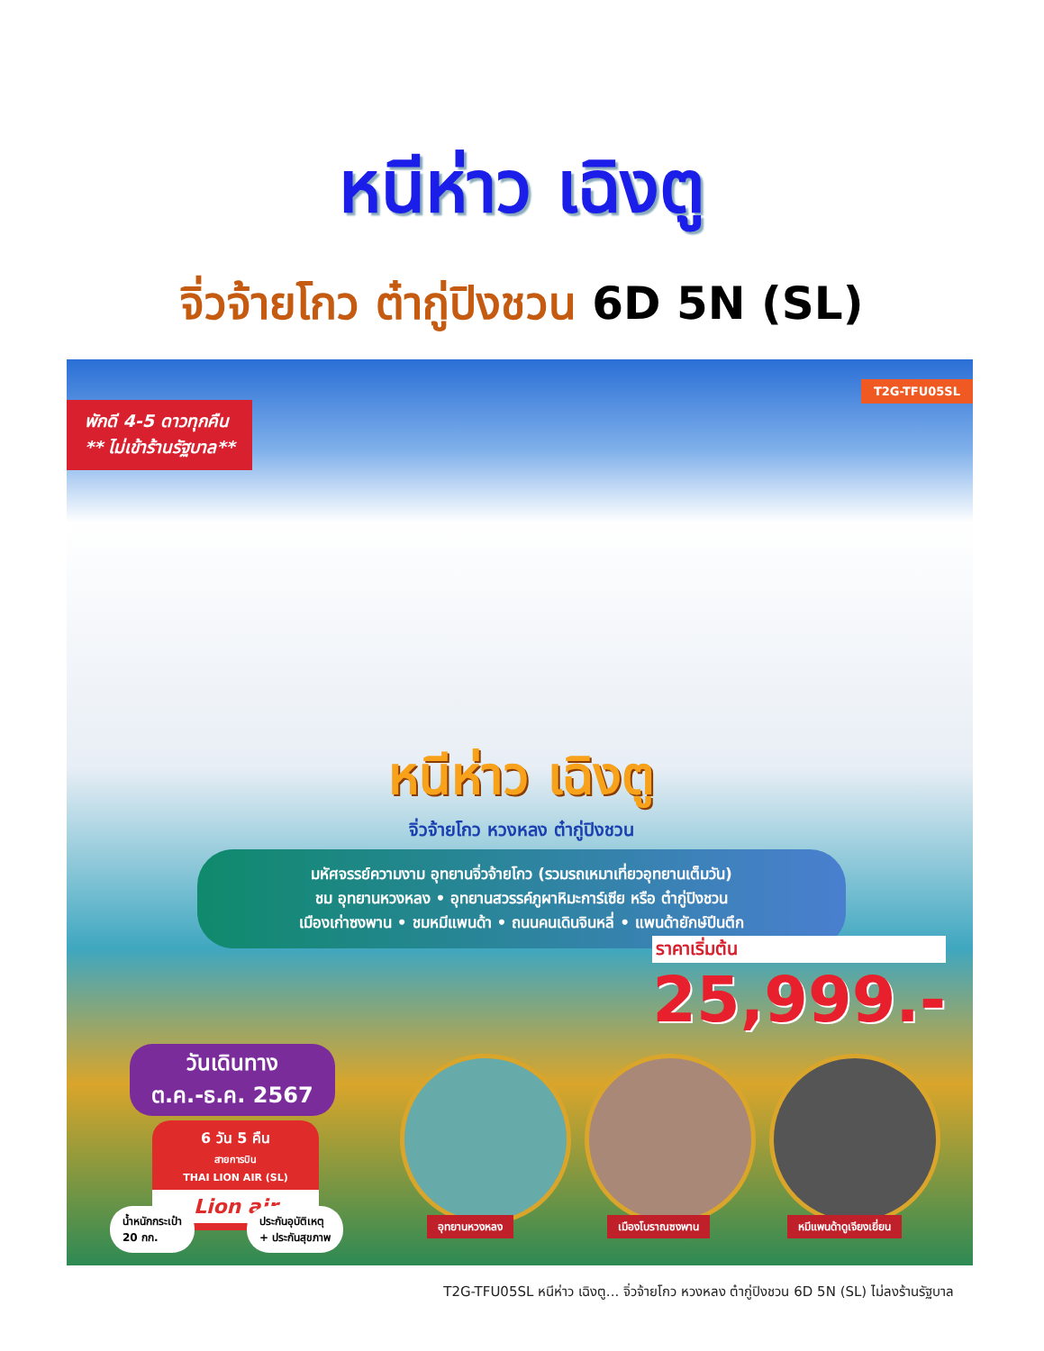หนีห่าว เฉิงตู
จิ่วจ้ายโกว ต๋ากู่ปิงชวน 6D 5N (SL)
พักดี 4-5 ดาวทุกคืน
** ไม่เข้าร้านรัฐบาล**
T2G-TFU05SL
หนีห่าว เฉิงตู
จิ่วจ้ายโกว หวงหลง ต๋ากู่ปิงชวน
มหัศจรรย์ความงาม อุทยานจิ่วจ้ายโกว (รวมรถเหมาเที่ยวอุทยานเต็มวัน)
ชม อุทยานหวงหลง • อุทยานสวรรค์ภูผาหิมะการ์เซีย หรือ ต๋ากู่ปิงชวน
เมืองเก่าซงพาน • ชมหมีแพนด้า • ถนนคนเดินจินหลี่ • แพนด้ายักษ์ปีนตึก
ราคาเริ่มต้น
25,999.-
วันเดินทาง
ต.ค.-ธ.ค. 2567
6 วัน 5 คืน
สายการบิน
THAI LION AIR (SL)
Lion air
น้ำหนักกระเป๋า
20 กก.
ประกันอุบัติเหตุ
+ ประกันสุขภาพ
อุทยานหวงหลง เมืองโบราณซงพาน หมีแพนด้าดูเจียงเยี่ยน
T2G-TFU05SL หนีห่าว เฉิงตู... จิ่วจ้ายโกว หวงหลง ต๋ากู่ปิงชวน 6D 5N (SL) ไม่ลงร้านรัฐบาล